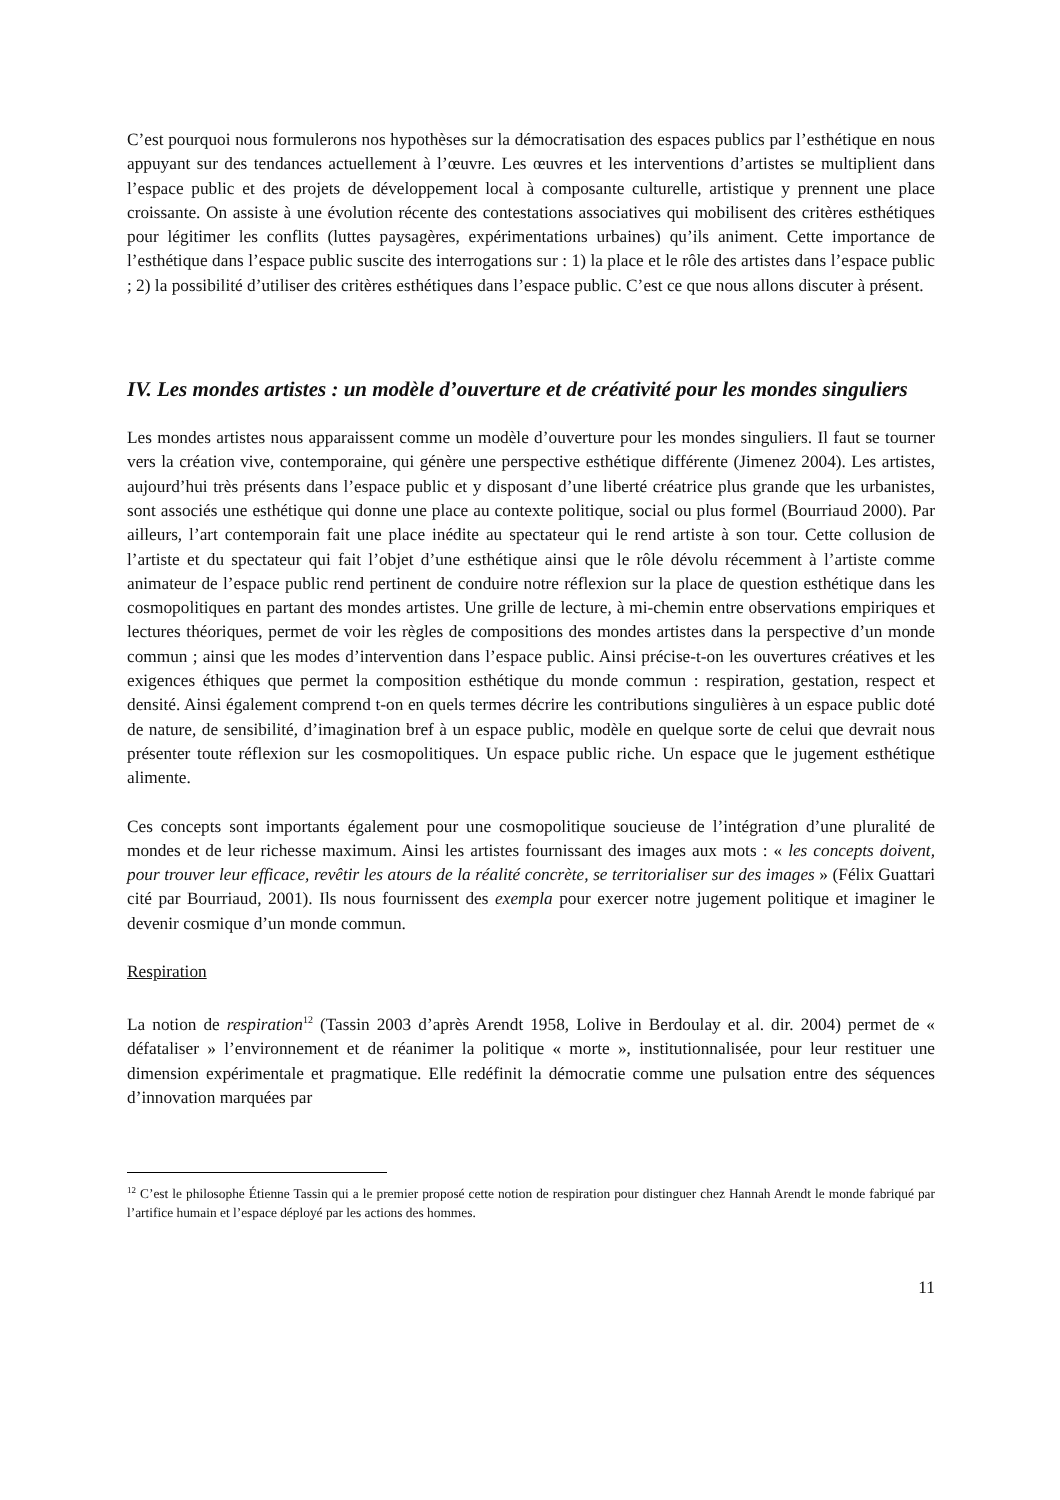C’est pourquoi nous formulerons nos hypothèses sur la démocratisation des espaces publics par l’esthétique en nous appuyant sur des tendances actuellement à l’œuvre. Les œuvres et les interventions d’artistes se multiplient dans l’espace public et des projets de développement local à composante culturelle, artistique y prennent une place croissante. On assiste à une évolution récente des contestations associatives qui mobilisent des critères esthétiques pour légitimer les conflits (luttes paysagères, expérimentations urbaines) qu’ils animent. Cette importance de l’esthétique dans l’espace public suscite des interrogations sur : 1) la place et le rôle des artistes dans l’espace public ; 2) la possibilité d’utiliser des critères esthétiques dans l’espace public. C’est ce que nous allons discuter à présent.
IV. Les mondes artistes : un modèle d’ouverture et de créativité pour les mondes singuliers
Les mondes artistes nous apparaissent comme un modèle d’ouverture pour les mondes singuliers. Il faut se tourner vers la création vive, contemporaine, qui génère une perspective esthétique différente (Jimenez 2004). Les artistes, aujourd’hui très présents dans l’espace public et y disposant d’une liberté créatrice plus grande que les urbanistes, sont associés une esthétique qui donne une place au contexte politique, social ou plus formel (Bourriaud 2000). Par ailleurs, l’art contemporain fait une place inédite au spectateur qui le rend artiste à son tour. Cette collusion de l’artiste et du spectateur qui fait l’objet d’une esthétique ainsi que le rôle dévolu récemment à l’artiste comme animateur de l’espace public rend pertinent de conduire notre réflexion sur la place de question esthétique dans les cosmopolitiques en partant des mondes artistes. Une grille de lecture, à mi-chemin entre observations empiriques et lectures théoriques, permet de voir les règles de compositions des mondes artistes dans la perspective d’un monde commun ; ainsi que les modes d’intervention dans l’espace public. Ainsi précise-t-on les ouvertures créatives et les exigences éthiques que permet la composition esthétique du monde commun : respiration, gestation, respect et densité. Ainsi également comprend t-on en quels termes décrire les contributions singulières à un espace public doté de nature, de sensibilité, d’imagination bref à un espace public, modèle en quelque sorte de celui que devrait nous présenter toute réflexion sur les cosmopolitiques. Un espace public riche. Un espace que le jugement esthétique alimente.
Ces concepts sont importants également pour une cosmopolitique soucieuse de l’intégration d’une pluralité de mondes et de leur richesse maximum. Ainsi les artistes fournissant des images aux mots : « les concepts doivent, pour trouver leur efficace, revêtir les atours de la réalité concrète, se territorialiser sur des images » (Félix Guattari cité par Bourriaud, 2001). Ils nous fournissent des exempla pour exercer notre jugement politique et imaginer le devenir cosmique d’un monde commun.
Respiration
La notion de respiration<sup>12</sup> (Tassin 2003 d’après Arendt 1958, Lolive in Berdoulay et al. dir. 2004) permet de « défataliser » l’environnement et de réanimer la politique « morte », institutionnalisée, pour leur restituer une dimension expérimentale et pragmatique. Elle redéfinit la démocratie comme une pulsation entre des séquences d’innovation marquées par
<sup>12</sup> C’est le philosophe Étienne Tassin qui a le premier proposé cette notion de respiration pour distinguer chez Hannah Arendt le monde fabriqué par l’artifice humain et l’espace déployé par les actions des hommes.
11